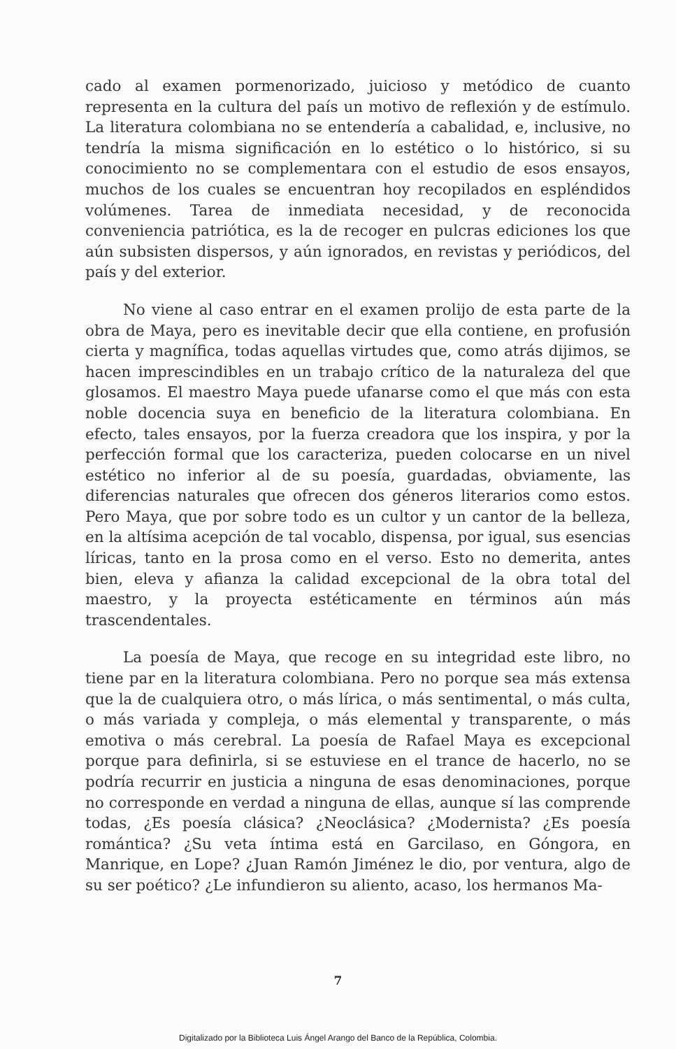cado al examen pormenorizado, juicioso y metódico de cuanto representa en la cultura del país un motivo de reflexión y de estímulo. La literatura colombiana no se entendería a cabalidad, e, inclusive, no tendría la misma significación en lo estético o lo histórico, si su conocimiento no se complementara con el estudio de esos ensayos, muchos de los cuales se encuentran hoy recopilados en espléndidos volúmenes. Tarea de inmediata necesidad, y de reconocida conveniencia patriótica, es la de recoger en pulcras ediciones los que aún subsisten dispersos, y aún ignorados, en revistas y periódicos, del país y del exterior.
No viene al caso entrar en el examen prolijo de esta parte de la obra de Maya, pero es inevitable decir que ella contiene, en profusión cierta y magnífica, todas aquellas virtudes que, como atrás dijimos, se hacen imprescindibles en un trabajo crítico de la naturaleza del que glosamos. El maestro Maya puede ufanarse como el que más con esta noble docencia suya en beneficio de la literatura colombiana. En efecto, tales ensayos, por la fuerza creadora que los inspira, y por la perfección formal que los caracteriza, pueden colocarse en un nivel estético no inferior al de su poesía, guardadas, obviamente, las diferencias naturales que ofrecen dos géneros literarios como estos. Pero Maya, que por sobre todo es un cultor y un cantor de la belleza, en la altísima acepción de tal vocablo, dispensa, por igual, sus esencias líricas, tanto en la prosa como en el verso. Esto no demerita, antes bien, eleva y afianza la calidad excepcional de la obra total del maestro, y la proyecta estéticamente en términos aún más trascendentales.
La poesía de Maya, que recoge en su integridad este libro, no tiene par en la literatura colombiana. Pero no porque sea más extensa que la de cualquiera otro, o más lírica, o más sentimental, o más culta, o más variada y compleja, o más elemental y transparente, o más emotiva o más cerebral. La poesía de Rafael Maya es excepcional porque para definirla, si se estuviese en el trance de hacerlo, no se podría recurrir en justicia a ninguna de esas denominaciones, porque no corresponde en verdad a ninguna de ellas, aunque sí las comprende todas, ¿Es poesía clásica? ¿Neoclásica? ¿Modernista? ¿Es poesía romántica? ¿Su veta íntima está en Garcilaso, en Góngora, en Manrique, en Lope? ¿Juan Ramón Jiménez le dio, por ventura, algo de su ser poético? ¿Le infundieron su aliento, acaso, los hermanos Ma-
7
Digitalizado por la Biblioteca Luis Ángel Arango del Banco de la República, Colombia.